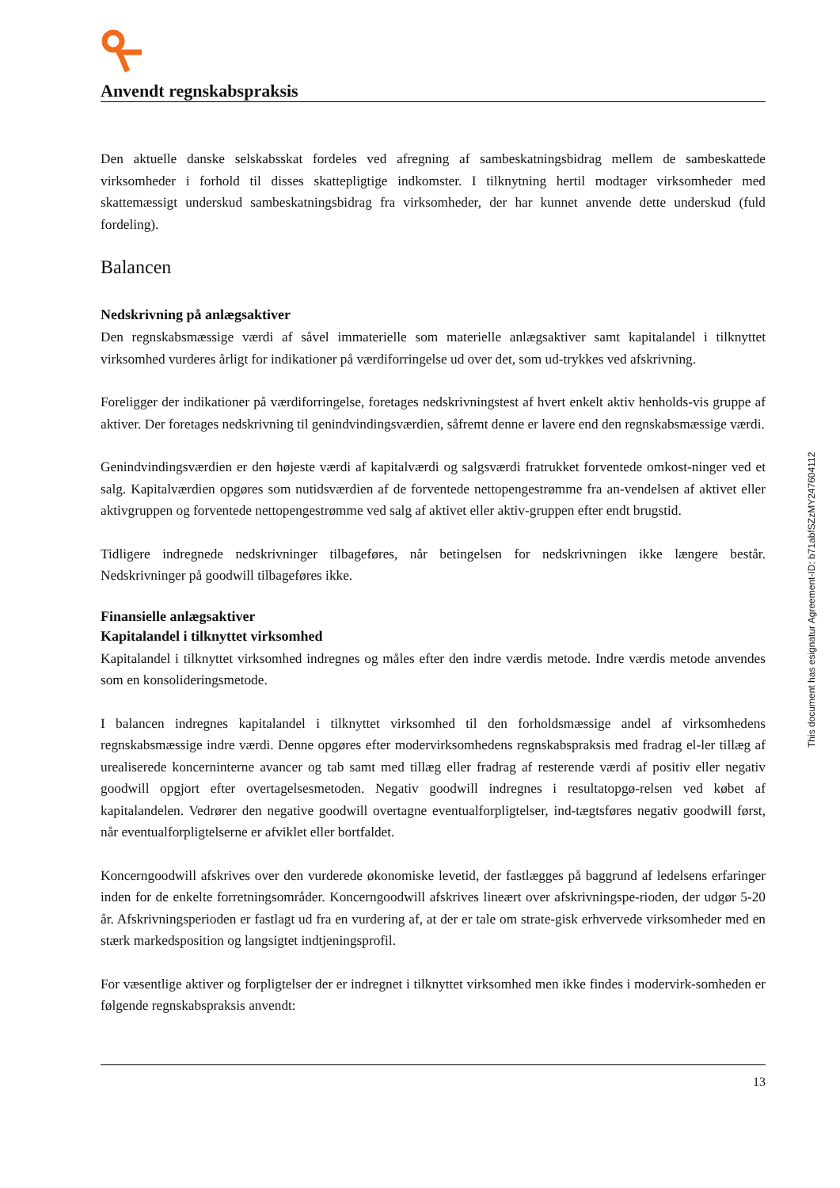Anvendt regnskabspraksis
Den aktuelle danske selskabsskat fordeles ved afregning af sambeskatningsbidrag mellem de sambeskattede virksomheder i forhold til disses skattepligtige indkomster. I tilknytning hertil modtager virksomheder med skattemæssigt underskud sambeskatningsbidrag fra virksomheder, der har kunnet anvende dette underskud (fuld fordeling).
Balancen
Nedskrivning på anlægsaktiver
Den regnskabsmæssige værdi af såvel immaterielle som materielle anlægsaktiver samt kapitalandel i tilknyttet virksomhed vurderes årligt for indikationer på værdiforringelse ud over det, som ud-trykkes ved afskrivning.
Foreligger der indikationer på værdiforringelse, foretages nedskrivningstest af hvert enkelt aktiv henholds-vis gruppe af aktiver. Der foretages nedskrivning til genindvindingsværdien, såfremt denne er lavere end den regnskabsmæssige værdi.
Genindvindingsværdien er den højeste værdi af kapitalværdi og salgsværdi fratrukket forventede omkost-ninger ved et salg. Kapitalværdien opgøres som nutidsværdien af de forventede nettopengestrømme fra an-vendelsen af aktivet eller aktivgruppen og forventede nettopengestrømme ved salg af aktivet eller aktiv-gruppen efter endt brugstid.
Tidligere indregnede nedskrivninger tilbageføres, når betingelsen for nedskrivningen ikke længere består. Nedskrivninger på goodwill tilbageføres ikke.
Finansielle anlægsaktiver
Kapitalandel i tilknyttet virksomhed
Kapitalandel i tilknyttet virksomhed indregnes og måles efter den indre værdis metode. Indre værdis metode anvendes som en konsolideringsmetode.
I balancen indregnes kapitalandel i tilknyttet virksomhed til den forholdsmæssige andel af virksomhedens regnskabsmæssige indre værdi. Denne opgøres efter modervirksomhedens regnskabspraksis med fradrag el-ler tillæg af urealiserede koncerninterne avancer og tab samt med tillæg eller fradrag af resterende værdi af positiv eller negativ goodwill opgjort efter overtagelsesmetoden. Negativ goodwill indregnes i resultatopgø-relsen ved købet af kapitalandelen. Vedrører den negative goodwill overtagne eventualforpligtelser, ind-tægtsføres negativ goodwill først, når eventualforpligtelserne er afviklet eller bortfaldet.
Koncerngoodwill afskrives over den vurderede økonomiske levetid, der fastlægges på baggrund af ledelsens erfaringer inden for de enkelte forretningsområder. Koncerngoodwill afskrives lineært over afskrivningspe-rioden, der udgør 5-20 år. Afskrivningsperioden er fastlagt ud fra en vurdering af, at der er tale om strate-gisk erhvervede virksomheder med en stærk markedsposition og langsigtet indtjeningsprofil.
For væsentlige aktiver og forpligtelser der er indregnet i tilknyttet virksomhed men ikke findes i modervirk-somheden er følgende regnskabspraksis anvendt:
13
This document has esignatur Agreement-ID: b71abfSZzMY247604112